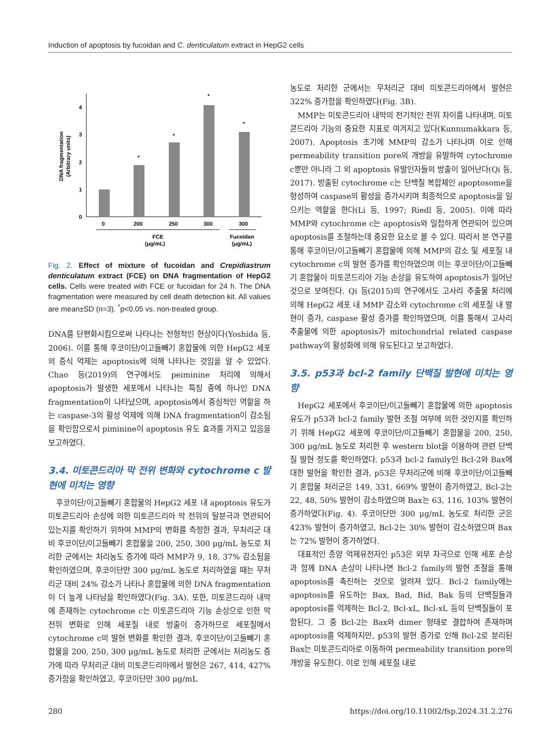Induction of apoptosis by fucoidan and C. denticulatum extract in HepG2 cells
DNA fragmentation
(Arbitrary units)
0
1
2
3
4
*
*
*
*
0
200
250
300
300
FCE
(μg/mL)
Fucoidan
(μg/mL)
Fig. 2. Effect of mixture of fucoidan and Crepidiastrum denticulatum extract (FCE) on DNA fragmentation of HepG2 cells. Cells were treated with FCE or fucoidan for 24 h. The DNA fragmentation were measured by cell death detection kit. All values are mean±SD (n=3). <sup>*</sup>p<0.05 vs. non-treated group.
DNA를 단편화시킴으로써 나타나는 전형적인 현상이다(Yoshida 등, 2006). 이를 통해 후코이단/이고들빼기 혼합물에 의한 HepG2 세포의 증식 억제는 apoptosis에 의해 나타나는 것임을 알 수 있었다. Chao 등(2019)의 연구에서도 peiminine 처리에 의해서 apoptosis가 발생한 세포에서 나타나는 특징 중에 하나인 DNA fragmentation이 나타났으며, apoptosis에서 중심적인 역할을 하는 caspase-3의 활성 억제에 의해 DNA fragmentation이 감소됨을 확인함으로서 piminine이 apoptosis 유도 효과를 가지고 있음을 보고하였다.
3.4. 미토콘드리아 막 전위 변화와 cytochrome c 발현에 미치는 영향
후코이단/이고들빼기 혼합물의 HepG2 세포 내 apoptosis 유도가 미토콘드리아 손상에 의한 미토콘드리아 막 전위의 탈분극과 연관되어 있는지를 확인하기 위하여 MMP의 변화를 측정한 결과, 무처리군 대비 후코이단/이고들빼기 혼합물을 200, 250, 300 μg/mL 농도로 처리한 군에서는 처리농도 증가에 따라 MMP가 9, 18, 37% 감소됨을 확인하였으며, 후코이단만 300 μg/mL 농도로 처리하였을 때는 무처리군 대비 24% 감소가 나타나 혼합물에 의한 DNA fragmentation이 더 높게 나타남을 확인하였다(Fig. 3A). 또한, 미토콘드리아 내막에 존재하는 cytochrome c는 미토콘드리아 기능 손상으로 인한 막 전위 변화로 인해 세포질 내로 방출이 증가하므로 세포질에서 cytochrome c의 발현 변화를 확인한 결과, 후코이단/이고들빼기 혼합물을 200, 250, 300 μg/mL 농도로 처리한 군에서는 처리농도 증가에 따라 무처리군 대비 미토콘드리아에서 발현은 267, 414, 427% 증가함을 확인하였고, 후코이단만 300 μg/mL
농도로 처리한 군에서는 무처리군 대비 미토콘드리아에서 발현은 322% 증가함을 확인하였다(Fig. 3B).
MMP는 미토콘드리아 내막의 전기적인 전위 차이를 나타내며, 미토콘드리아 기능의 중요한 지표로 여겨지고 있다(Kunnumakkara 등, 2007). Apoptosis 초기에 MMP의 감소가 나타나며 이로 인해 permeability transition pore의 개방을 유발하여 cytochrome c뿐만 아니라 그 외 apoptosis 유발인자들의 방출이 일어난다(Qi 등, 2017). 방출된 cytochrome c는 단백질 복합체인 apoptosome을 형성하여 caspase의 활성을 증가시키며 최종적으로 apoptosis을 일으키는 역할을 한다(Li 등, 1997; Riedl 등, 2005). 이에 따라 MMP와 cytochrome c는 apoptosis와 밀접하게 연관되어 있으며 apoptosis를 조절하는데 중요한 요소로 볼 수 있다. 따라서 본 연구를 통해 후코이단/이고들빼기 혼합물에 의해 MMP의 감소 및 세포질 내 cytochrome c의 발현 증가를 확인하였으며 이는 후코이단/이고들빼기 혼합물이 미토콘드리아 기능 손상을 유도하여 apoptosis가 일어난 것으로 보여진다. Qi 등(2015)의 연구에서도 고사리 추출물 처리에 의해 HepG2 세포 내 MMP 감소와 cytochrome c의 세포질 내 발현이 증가, caspase 활성 증가를 확인하였으며, 이를 통해서 고사리 추출물에 의한 apoptosis가 mitochondrial related caspase pathway의 활성화에 의해 유도된다고 보고하였다.
3.5. p53과 bcl-2 family 단백질 발현에 미치는 영향
HepG2 세포에서 후코이단/이고들빼기 혼합물에 의한 apoptosis 유도가 p53과 bcl-2 family 발현 조절 여부에 의한 것인지를 확인하기 위해 HepG2 세포에 후코이단/이고들빼기 혼합물을 200, 250, 300 μg/mL 농도로 처리한 후 western blot을 이용하여 관련 단백질 발현 정도를 확인하였다. p53과 bcl-2 family인 Bcl-2와 Bax에 대한 발현을 확인한 결과, p53은 무처리군에 비해 후코이단/이고들빼기 혼합물 처리군은 149, 331, 669% 발현이 증가하였고, Bcl-2는 22, 48, 50% 발현이 감소하였으며 Bax는 63, 116, 103% 발현이 증가하였다(Fig. 4). 후코이단만 300 μg/mL 농도로 처리한 군은 423% 발현이 증가하였고, Bcl-2는 30% 발현이 감소하였으며 Bax는 72% 발현이 증가하였다.
대표적인 종양 억제유전자인 p53은 외부 자극으로 인해 세포 손상과 함께 DNA 손상이 나타나면 Bcl-2 family의 발현 조절을 통해 apoptosis를 촉진하는 것으로 알려져 있다. Bcl-2 family에는 apoptosis를 유도하는 Bax, Bad, Bid, Bak 등의 단백질들과 apoptosis를 억제하는 Bcl-2, Bcl-xL, Bcl-xL 등의 단백질들이 포함된다. 그 중 Bcl-2는 Bax와 dimer 형태로 결합하여 존재하며 apoptosis를 억제하지만, p53의 발현 증가로 인해 Bcl-2로 분리된 Bax는 미토콘드리아로 이동하여 permeability transition pore의 개방을 유도한다. 이로 인해 세포질 내로
280 https://doi.org/10.11002/fsp.2024.31.2.276